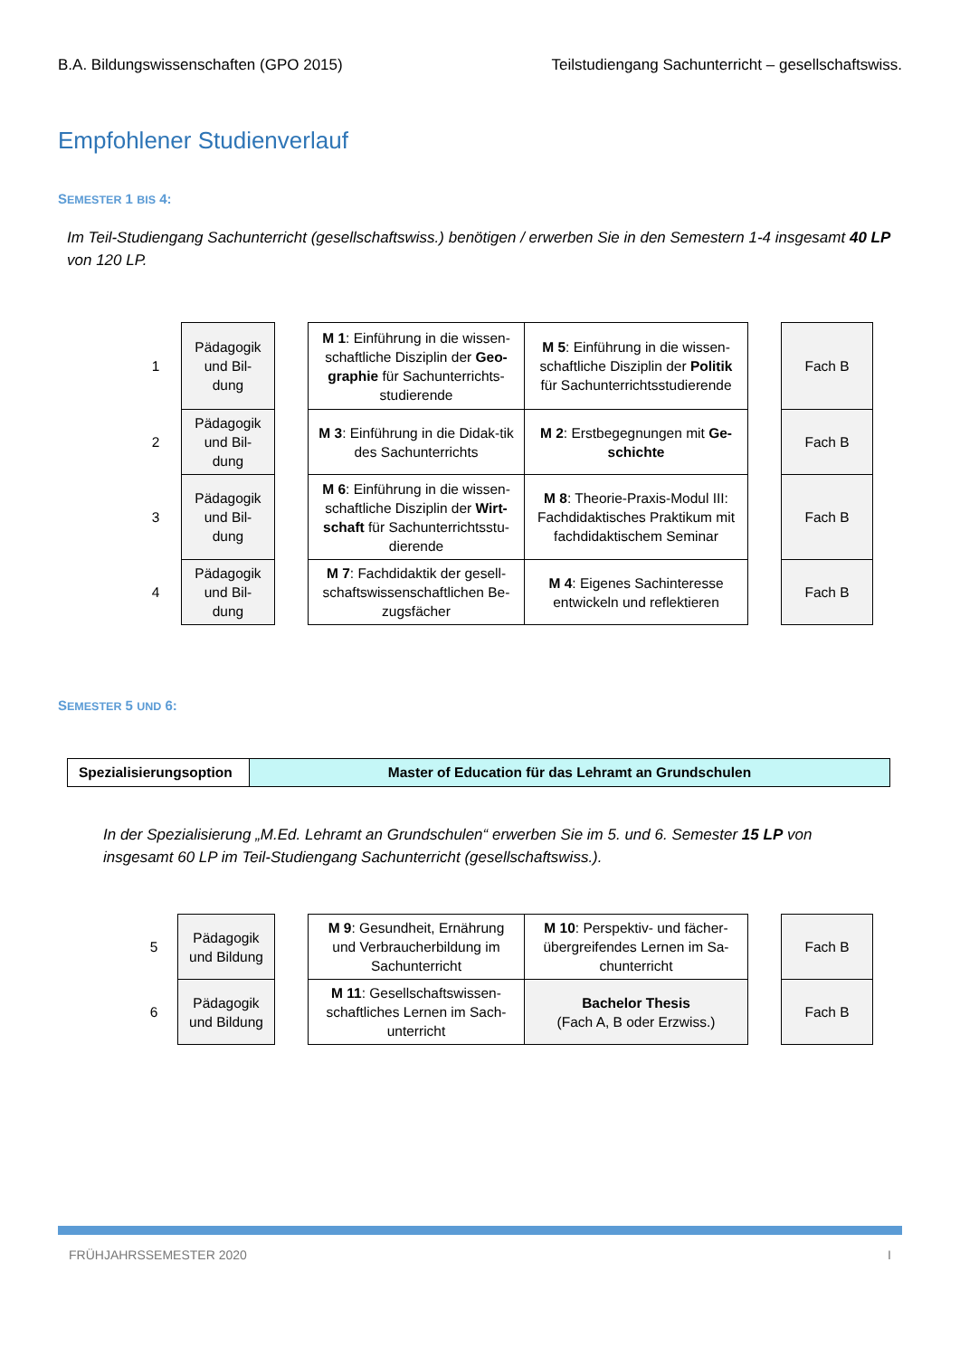B.A. Bildungswissenschaften (GPO 2015) Teilstudiengang Sachunterricht – gesellschaftswiss.
Empfohlener Studienverlauf
SEMESTER 1 BIS 4:
Im Teil-Studiengang Sachunterricht (gesellschaftswiss.) benötigen / erwerben Sie in den Semestern 1-4 insgesamt 40 LP von 120 LP.
| 1 | Pädagogik und Bil-dung | | M 1 : Einführung in die wissen-schaftliche Disziplin der Geo-graphie für Sachunterrichts-studierende | M 5 : Einführung in die wissen-schaftliche Disziplin der Politik für Sachunterrichtsstudierende | | Fach B |
| 2 | Pädagogik und Bil-dung | | M 3 : Einführung in die Didak-tik des Sachunterrichts | M 2 : Erstbegegnungen mit Ge-schichte | | Fach B |
| 3 | Pädagogik und Bil-dung | | M 6 : Einführung in die wissen-schaftliche Disziplin der Wirt-schaft für Sachunterrichtsstu-dierende | M 8 : Theorie-Praxis-Modul III: Fachdidaktisches Praktikum mit fachdidaktischem Seminar | | Fach B |
| 4 | Pädagogik und Bil-dung | | M 7 : Fachdidaktik der gesell-schaftswissenschaftlichen Be-zugsfächer | M 4 : Eigenes Sachinteresse entwickeln und reflektieren | | Fach B |
SEMESTER 5 UND 6:
| Spezialisierungsoption | Master of Education für das Lehramt an Grundschulen |
In der Spezialisierung „M.Ed. Lehramt an Grundschulen“ erwerben Sie im 5. und 6. Semester 15 LP von insgesamt 60 LP im Teil-Studiengang Sachunterricht (gesellschaftswiss.).
| 5 | Pädagogik und Bildung | | M 9 : Gesundheit, Ernährung und Verbraucherbildung im Sachunterricht | M 10 : Perspektiv- und fächer-übergreifendes Lernen im Sa-chunterricht | | Fach B |
| 6 | Pädagogik und Bildung | | M 11 : Gesellschaftswissen-schaftliches Lernen im Sach-unterricht | Bachelor Thesis (Fach A, B oder Erzwiss.) | | Fach B |
FRÜHJAHRSSEMESTER 2020 I